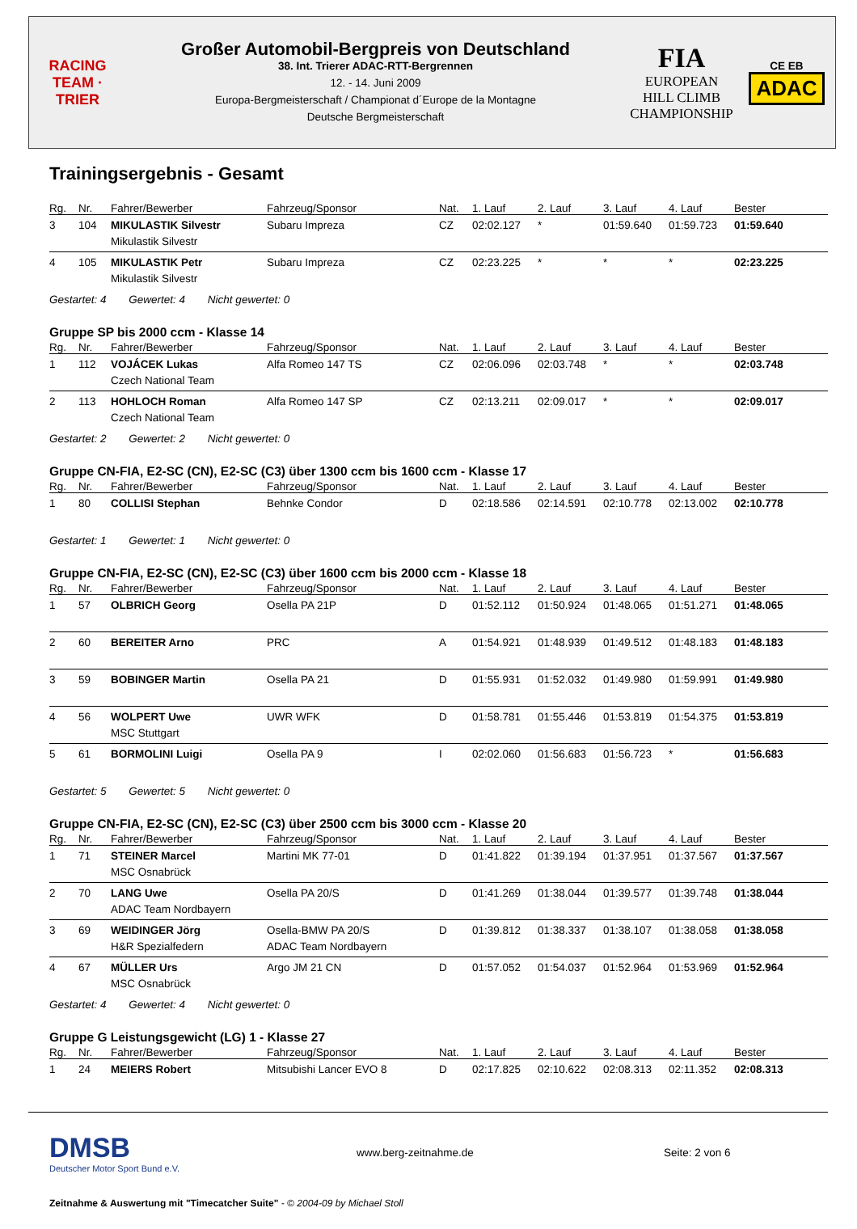RACING
TEAM · TRIER
Großer Automobil-Bergpreis von Deutschland
38. Int. Trierer ADAC-RTT-Bergrennen
12. - 14. Juni 2009
Europa-Bergmeisterschaft / Championat d´Europe de la Montagne
Deutsche Bergmeisterschaft
FIA
EUROPEAN
HILL CLIMB
CHAMPIONSHIP
CE EB
ADAC
Trainingsergebnis - Gesamt
| Rg. | Nr. | Fahrer/Bewerber | Fahrzeug/Sponsor | Nat. | 1. Lauf | 2. Lauf | 3. Lauf | 4. Lauf | Bester |
| --- | --- | --- | --- | --- | --- | --- | --- | --- | --- |
| 3 | 104 | MIKULASTIK Silvestr Mikulastik Silvestr | Subaru Impreza | CZ | 02:02.127 | * | 01:59.640 | 01:59.723 | 01:59.640 |
| 4 | 105 | MIKULASTIK Petr Mikulastik Silvestr | Subaru Impreza | CZ | 02:23.225 | * | * | * | 02:23.225 |
Gestartet: 4 Gewertet: 4 Nicht gewertet: 0
Gruppe SP bis 2000 ccm - Klasse 14
| Rg. | Nr. | Fahrer/Bewerber | Fahrzeug/Sponsor | Nat. | 1. Lauf | 2. Lauf | 3. Lauf | 4. Lauf | Bester |
| --- | --- | --- | --- | --- | --- | --- | --- | --- | --- |
| 1 | 112 | VOJÁCEK Lukas Czech National Team | Alfa Romeo 147 TS | CZ | 02:06.096 | 02:03.748 | * | * | 02:03.748 |
| 2 | 113 | HOHLOCH Roman Czech National Team | Alfa Romeo 147 SP | CZ | 02:13.211 | 02:09.017 | * | * | 02:09.017 |
Gestartet: 2 Gewertet: 2 Nicht gewertet: 0
Gruppe CN-FIA, E2-SC (CN), E2-SC (C3) über 1300 ccm bis 1600 ccm - Klasse 17
| Rg. | Nr. | Fahrer/Bewerber | Fahrzeug/Sponsor | Nat. | 1. Lauf | 2. Lauf | 3. Lauf | 4. Lauf | Bester |
| --- | --- | --- | --- | --- | --- | --- | --- | --- | --- |
| 1 | 80 | COLLISI Stephan | Behnke Condor | D | 02:18.586 | 02:14.591 | 02:10.778 | 02:13.002 | 02:10.778 |
Gestartet: 1 Gewertet: 1 Nicht gewertet: 0
Gruppe CN-FIA, E2-SC (CN), E2-SC (C3) über 1600 ccm bis 2000 ccm - Klasse 18
| Rg. | Nr. | Fahrer/Bewerber | Fahrzeug/Sponsor | Nat. | 1. Lauf | 2. Lauf | 3. Lauf | 4. Lauf | Bester |
| --- | --- | --- | --- | --- | --- | --- | --- | --- | --- |
| 1 | 57 | OLBRICH Georg | Osella PA 21P | D | 01:52.112 | 01:50.924 | 01:48.065 | 01:51.271 | 01:48.065 |
| 2 | 60 | BEREITER Arno | PRC | A | 01:54.921 | 01:48.939 | 01:49.512 | 01:48.183 | 01:48.183 |
| 3 | 59 | BOBINGER Martin | Osella PA 21 | D | 01:55.931 | 01:52.032 | 01:49.980 | 01:59.991 | 01:49.980 |
| 4 | 56 | WOLPERT Uwe MSC Stuttgart | UWR WFK | D | 01:58.781 | 01:55.446 | 01:53.819 | 01:54.375 | 01:53.819 |
| 5 | 61 | BORMOLINI Luigi | Osella PA 9 | I | 02:02.060 | 01:56.683 | 01:56.723 | * | 01:56.683 |
Gestartet: 5 Gewertet: 5 Nicht gewertet: 0
Gruppe CN-FIA, E2-SC (CN), E2-SC (C3) über 2500 ccm bis 3000 ccm - Klasse 20
| Rg. | Nr. | Fahrer/Bewerber | Fahrzeug/Sponsor | Nat. | 1. Lauf | 2. Lauf | 3. Lauf | 4. Lauf | Bester |
| --- | --- | --- | --- | --- | --- | --- | --- | --- | --- |
| 1 | 71 | STEINER Marcel MSC Osnabrück | Martini MK 77-01 | D | 01:41.822 | 01:39.194 | 01:37.951 | 01:37.567 | 01:37.567 |
| 2 | 70 | LANG Uwe ADAC Team Nordbayern | Osella PA 20/S | D | 01:41.269 | 01:38.044 | 01:39.577 | 01:39.748 | 01:38.044 |
| 3 | 69 | WEIDINGER Jörg H&R Spezialfedern | Osella-BMW PA 20/S ADAC Team Nordbayern | D | 01:39.812 | 01:38.337 | 01:38.107 | 01:38.058 | 01:38.058 |
| 4 | 67 | MÜLLER Urs MSC Osnabrück | Argo JM 21 CN | D | 01:57.052 | 01:54.037 | 01:52.964 | 01:53.969 | 01:52.964 |
Gestartet: 4 Gewertet: 4 Nicht gewertet: 0
Gruppe G Leistungsgewicht (LG) 1 - Klasse 27
| Rg. | Nr. | Fahrer/Bewerber | Fahrzeug/Sponsor | Nat. | 1. Lauf | 2. Lauf | 3. Lauf | 4. Lauf | Bester |
| --- | --- | --- | --- | --- | --- | --- | --- | --- | --- |
| 1 | 24 | MEIERS Robert | Mitsubishi Lancer EVO 8 | D | 02:17.825 | 02:10.622 | 02:08.313 | 02:11.352 | 02:08.313 |
DMSB
Deutscher Motor Sport Bund e.V.
www.berg-zeitnahme.de Seite: 2 von 6
Zeitnahme & Auswertung mit "Timecatcher Suite" - © 2004-09 by Michael Stoll